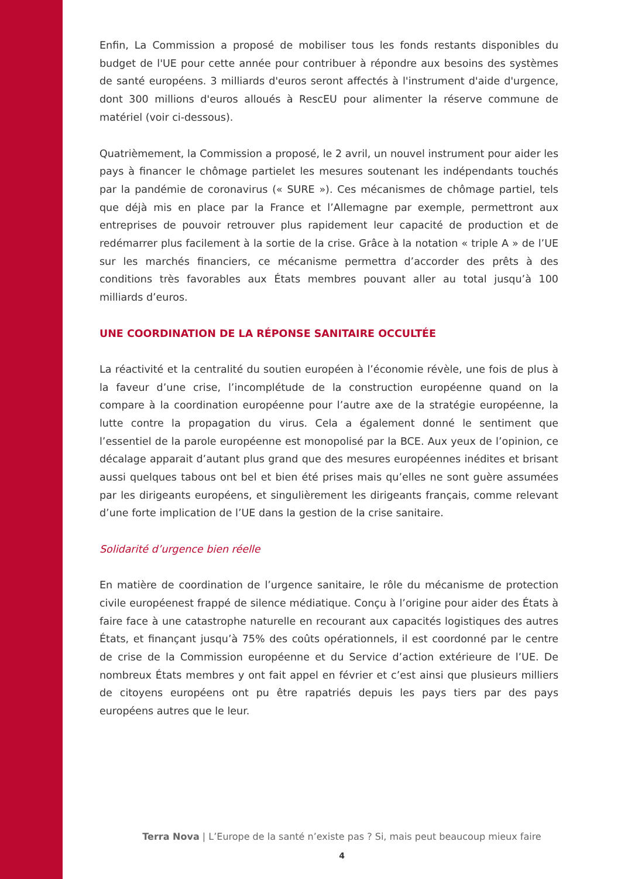Enfin, La Commission a proposé de mobiliser tous les fonds restants disponibles du budget de l'UE pour cette année pour contribuer à répondre aux besoins des systèmes de santé européens. 3 milliards d'euros seront affectés à l'instrument d'aide d'urgence, dont 300 millions d'euros alloués à RescEU pour alimenter la réserve commune de matériel (voir ci-dessous).
Quatrièmement, la Commission a proposé, le 2 avril, un nouvel instrument pour aider les pays à financer le chômage partielet les mesures soutenant les indépendants touchés par la pandémie de coronavirus (« SURE »). Ces mécanismes de chômage partiel, tels que déjà mis en place par la France et l’Allemagne par exemple, permettront aux entreprises de pouvoir retrouver plus rapidement leur capacité de production et de redémarrer plus facilement à la sortie de la crise. Grâce à la notation « triple A » de l’UE sur les marchés financiers, ce mécanisme permettra d’accorder des prêts à des conditions très favorables aux États membres pouvant aller au total jusqu’à 100 milliards d’euros.
UNE COORDINATION DE LA RÉPONSE SANITAIRE OCCULTÉE
La réactivité et la centralité du soutien européen à l’économie révèle, une fois de plus à la faveur d’une crise, l’incomplétude de la construction européenne quand on la compare à la coordination européenne pour l’autre axe de la stratégie européenne, la lutte contre la propagation du virus. Cela a également donné le sentiment que l’essentiel de la parole européenne est monopolisé par la BCE. Aux yeux de l’opinion, ce décalage apparait d’autant plus grand que des mesures européennes inédites et brisant aussi quelques tabous ont bel et bien été prises mais qu’elles ne sont guère assumées par les dirigeants européens, et singulièrement les dirigeants français, comme relevant d’une forte implication de l’UE dans la gestion de la crise sanitaire.
Solidarité d’urgence bien réelle
En matière de coordination de l’urgence sanitaire, le rôle du mécanisme de protection civile européenest frappé de silence médiatique. Conçu à l’origine pour aider des États à faire face à une catastrophe naturelle en recourant aux capacités logistiques des autres États, et finançant jusqu’à 75% des coûts opérationnels, il est coordonné par le centre de crise de la Commission européenne et du Service d’action extérieure de l’UE. De nombreux États membres y ont fait appel en février et c’est ainsi que plusieurs milliers de citoyens européens ont pu être rapatriés depuis les pays tiers par des pays européens autres que le leur.
Terra Nova | L’Europe de la santé n’existe pas ? Si, mais peut beaucoup mieux faire
4